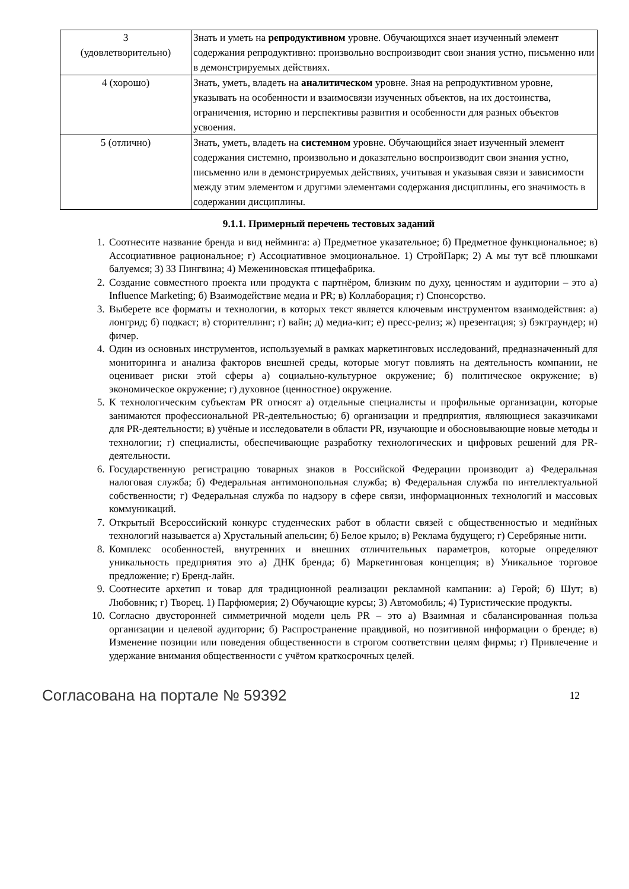| 3 (удовлетворительно) | Знать и уметь на репродуктивном уровне. Обучающихся знает изученный элемент содержания репродуктивно: произвольно воспроизводит свои знания устно, письменно или в демонстрируемых действиях. |
| 4 (хорошо) | Знать, уметь, владеть на аналитическом уровне. Зная на репродуктивном уровне, указывать на особенности и взаимосвязи изученных объектов, на их достоинства, ограничения, историю и перспективы развития и особенности для разных объектов усвоения. |
| 5 (отлично) | Знать, уметь, владеть на системном уровне. Обучающийся знает изученный элемент содержания системно, произвольно и доказательно воспроизводит свои знания устно, письменно или в демонстрируемых действиях, учитывая и указывая связи и зависимости между этим элементом и другими элементами содержания дисциплины, его значимость в содержании дисциплины. |
9.1.1. Примерный перечень тестовых заданий
1. Соотнесите название бренда и вид нейминга: а) Предметное указательное; б) Предметное функциональное; в) Ассоциативное рациональное; г) Ассоциативное эмоциональное. 1) СтройПарк; 2) А мы тут всё плюшками балуемся; 3) 33 Пингвина; 4) Межениновская птицефабрика.
2. Создание совместного проекта или продукта с партнёром, близким по духу, ценностям и аудитории – это а) Influence Marketing; б) Взаимодействие медиа и PR; в) Коллаборация; г) Спонсорство.
3. Выберете все форматы и технологии, в которых текст является ключевым инструментом взаимодействия: а) лонгрид; б) подкаст; в) сторителлинг; г) вайн; д) медиа-кит; е) пресс-релиз; ж) презентация; з) бэкграундер; и) фичер.
4. Один из основных инструментов, используемый в рамках маркетинговых исследований, предназначенный для мониторинга и анализа факторов внешней среды, которые могут повлиять на деятельность компании, не оценивает риски этой сферы а) социально-культурное окружение; б) политическое окружение; в) экономическое окружение; г) духовное (ценностное) окружение.
5. К технологическим субъектам PR относят а) отдельные специалисты и профильные организации, которые занимаются профессиональной PR-деятельностью; б) организации и предприятия, являющиеся заказчиками для PR-деятельности; в) учёные и исследователи в области PR, изучающие и обосновывающие новые методы и технологии; г) специалисты, обеспечивающие разработку технологических и цифровых решений для PR-деятельности.
6. Государственную регистрацию товарных знаков в Российской Федерации производит а) Федеральная налоговая служба; б) Федеральная антимонопольная служба; в) Федеральная служба по интеллектуальной собственности; г) Федеральная служба по надзору в сфере связи, информационных технологий и массовых коммуникаций.
7. Открытый Всероссийский конкурс студенческих работ в области связей с общественностью и медийных технологий называется а) Хрустальный апельсин; б) Белое крыло; в) Реклама будущего; г) Серебряные нити.
8. Комплекс особенностей, внутренних и внешних отличительных параметров, которые определяют уникальность предприятия это а) ДНК бренда; б) Маркетинговая концепция; в) Уникальное торговое предложение; г) Бренд-лайн.
9. Соотнесите архетип и товар для традиционной реализации рекламной кампании: а) Герой; б) Шут; в) Любовник; г) Творец. 1) Парфюмерия; 2) Обучающие курсы; 3) Автомобиль; 4) Туристические продукты.
10. Согласно двусторонней симметричной модели цель PR – это а) Взаимная и сбалансированная польза организации и целевой аудитории; б) Распространение правдивой, но позитивной информации о бренде; в) Изменение позиции или поведения общественности в строгом соответствии целям фирмы; г) Привлечение и удержание внимания общественности с учётом краткосрочных целей.
Согласована на портале № 59392 12